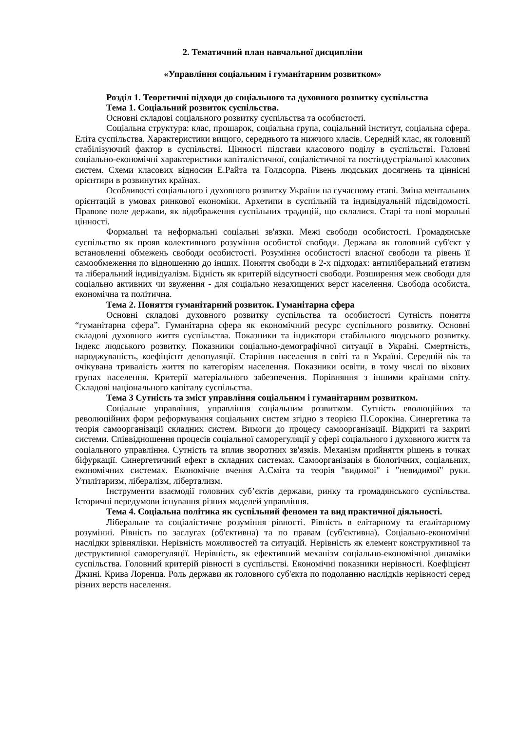2. Тематичний план навчальної дисципліни
«Управління соціальним і гуманітарним розвитком»
Розділ 1. Теоретичні підходи до соціального та духовного розвитку суспільства
Тема 1. Соціальний розвиток суспільства.
Основні складові соціального розвитку суспільства та особистості.
Соціальна структура: клас, прошарок, соціальна група, соціальний інститут, соціальна сфера. Еліта суспільства. Характеристики вищого, середнього та нижчого класів. Середній клас, як головний стабілізуючий фактор в суспільстві. Цінності підстави класового поділу в суспільстві. Головні соціально-економічні характеристики капіталістичної, соціалістичної та постіндустріальної класових систем. Схеми класових відносин Е.Райта та Голдсорпа. Рівень людських досягнень та ціннісні орієнтири в розвинутих країнах.
Особливості соціального і духовного розвитку України на сучасному етапі. Зміна ментальних орієнтацій в умовах ринкової економіки. Архетипи в суспільній та індивідуальній підсвідомості. Правове поле держави, як відображення суспільних традицій, що склалися. Старі та нові моральні цінності.
Формальні та неформальні соціальні зв'язки. Межі свободи особистості. Громадянське суспільство як прояв колективного розуміння особистої свободи. Держава як головний суб'єкт у встановленні обмежень свободи особистості. Розуміння особистості власної свободи та рівень її самообмеження по відношенню до інших. Поняття свободи в 2-х підходах: антиліберальний етатизм та ліберальний індивідуалізм. Бідність як критерій відсутності свободи. Розширення меж свободи для соціально активних чи звуження - для соціально незахищених верст населення. Свобода особиста, економічна та політична.
Тема 2. Поняття гуманітарний розвиток. Гуманітарна сфера
Основні складові духовного розвитку суспільства та особистості Сутність поняття “гуманітарна сфера”. Гуманітарна сфера як економічний ресурс суспільного розвитку. Основні складові духовного життя суспільства. Показники та індикатори стабільного людського розвитку. Індекс людського розвитку. Показники соціально-демографічної ситуації в Україні. Смертність, народжуваність, коефіцієнт депопуляції. Старіння населення в світі та в Україні. Середній вік та очікувана тривалість життя по категоріям населення. Показники освіти, в тому числі по вікових групах населення. Критерії матеріального забезпечення. Порівняння з іншими країнами світу. Складові національного капіталу суспільства.
Тема 3 Сутність та зміст управління соціальним і гуманітарним розвитком.
Соціальне управління, управління соціальним розвитком. Сутність еволюційних та революційних форм реформування соціальних систем згідно з теорією П.Сорокіна. Синергетика та теорія самоорганізації складних систем. Вимоги до процесу самоорганізації. Відкриті та закриті системи. Співвідношення процесів соціальної саморегуляції у сфері соціального і духовного життя та соціального управління. Сутність та вплив зворотних зв'язків. Механізм прийняття рішень в точках біфуркації. Синергетичний ефект в складних системах. Самоорганізація в біологічних, соціальних, економічних системах. Економічне вчення А.Сміта та теорія "видимої" і "невидимої" руки. Утилітаризм, лібералізм, лібертализм.
Інструменти взаємодії головних суб’єктів держави, ринку та громадянського суспільства. Історичні передумови існування різних моделей управління.
Тема 4. Соціальна політика як суспільний феномен та вид практичної діяльності.
Ліберальне та соціалістичне розуміння рівності. Рівність в елітарному та егалітарному розумінні. Рівність по заслугах (об'єктивна) та по правам (суб'єктивна). Соціально-економічні наслідки зрівнялівки. Нерівність можливостей та ситуацій. Нерівність як елемент конструктивної та деструктивної саморегуляції. Нерівність, як ефективний механізм соціально-економічної динаміки суспільства. Головний критерій рівності в суспільстві. Економічні показники нерівності. Коефіцієнт Джині. Крива Лоренца. Роль держави як головного суб'єкта по подоланню наслідків нерівності серед різних верств населення.